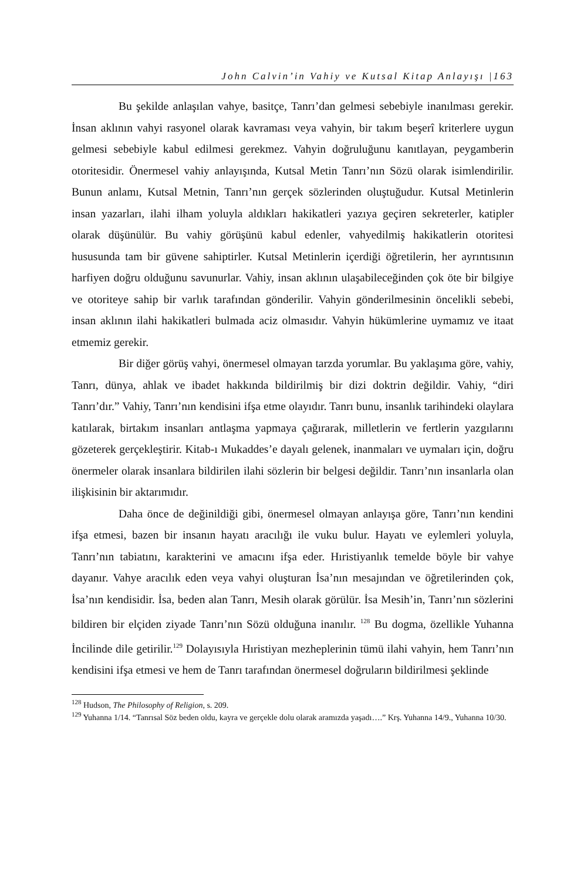John Calvin’in Vahiy ve Kutsal Kitap Anlayışı |163
Bu şekilde anlaşılan vahye, basitçe, Tanrı’dan gelmesi sebebiyle inanılması gerekir. İnsan aklının vahyi rasyonel olarak kavraması veya vahyin, bir takım beşerî kriterlere uygun gelmesi sebebiyle kabul edilmesi gerekmez. Vahyin doğruluğunu kanıtlayan, peygamberin otoritesidir. Önermesel vahiy anlayışında, Kutsal Metin Tanrı’nın Sözü olarak isimlendirilir. Bunun anlamı, Kutsal Metnin, Tanrı’nın gerçek sözlerinden oluştuğudur. Kutsal Metinlerin insan yazarları, ilahi ilham yoluyla aldıkları hakikatleri yazıya geçiren sekreterler, katipler olarak düşünülür. Bu vahiy görüşünü kabul edenler, vahyedilmiş hakikatlerin otoritesi hususunda tam bir güvene sahiptirler. Kutsal Metinlerin içerdiği öğretilerin, her ayrıntısının harfiyen doğru olduğunu savunurlar. Vahiy, insan aklının ulaşabileceğinden çok öte bir bilgiye ve otoriteye sahip bir varlık tarafından gönderilir. Vahyin gönderilmesinin öncelikli sebebi, insan aklının ilahi hakikatleri bulmada aciz olmasıdır. Vahyin hükümlerine uymamız ve itaat etmemiz gerekir.
Bir diğer görüş vahyi, önermesel olmayan tarzda yorumlar. Bu yaklaşıma göre, vahiy, Tanrı, dünya, ahlak ve ibadet hakkında bildirilmiş bir dizi doktrin değildir. Vahiy, “diri Tanrı’dır.” Vahiy, Tanrı’nın kendisini ifşa etme olayıdır. Tanrı bunu, insanlık tarihindeki olaylara katılarak, birtakım insanları antlaşma yapmaya çağırarak, milletlerin ve fertlerin yazgılarını gözeterek gerçekleştirir. Kitab-ı Mukaddes’e dayalı gelenek, inanmaları ve uymaları için, doğru önermeler olarak insanlara bildirilen ilahi sözlerin bir belgesi değildir. Tanrı’nın insanlarla olan ilişkisinin bir aktarımıdır.
Daha önce de değinildiği gibi, önermesel olmayan anlayışa göre, Tanrı’nın kendini ifşa etmesi, bazen bir insanın hayatı aracılığı ile vuku bulur. Hayatı ve eylemleri yoluyla, Tanrı’nın tabiatını, karakterini ve amacını ifşa eder. Hıristiyanlık temelde böyle bir vahye dayanır. Vahye aracılık eden veya vahyi oluşturan İsa’nın mesajından ve öğretilerinden çok, İsa’nın kendisidir. İsa, beden alan Tanrı, Mesih olarak görülür. İsa Mesih’in, Tanrı’nın sözlerini bildiren bir elçiden ziyade Tanrı’nın Sözü olduğuna inanılır. <sup>128</sup> Bu dogma, özellikle Yuhanna İncilinde dile getirilir.<sup>129</sup> Dolayısıyla Hıristiyan mezheplerinin tümü ilahi vahyin, hem Tanrı’nın kendisini ifşa etmesi ve hem de Tanrı tarafından önermesel doğruların bildirilmesi şeklinde
<sup>128</sup> Hudson, The Philosophy of Religion, s. 209.
<sup>129</sup> Yuhanna 1/14. “Tanrısal Söz beden oldu, kayra ve gerçekle dolu olarak aramızda yaşadı….” Krş. Yuhanna 14/9., Yuhanna 10/30.